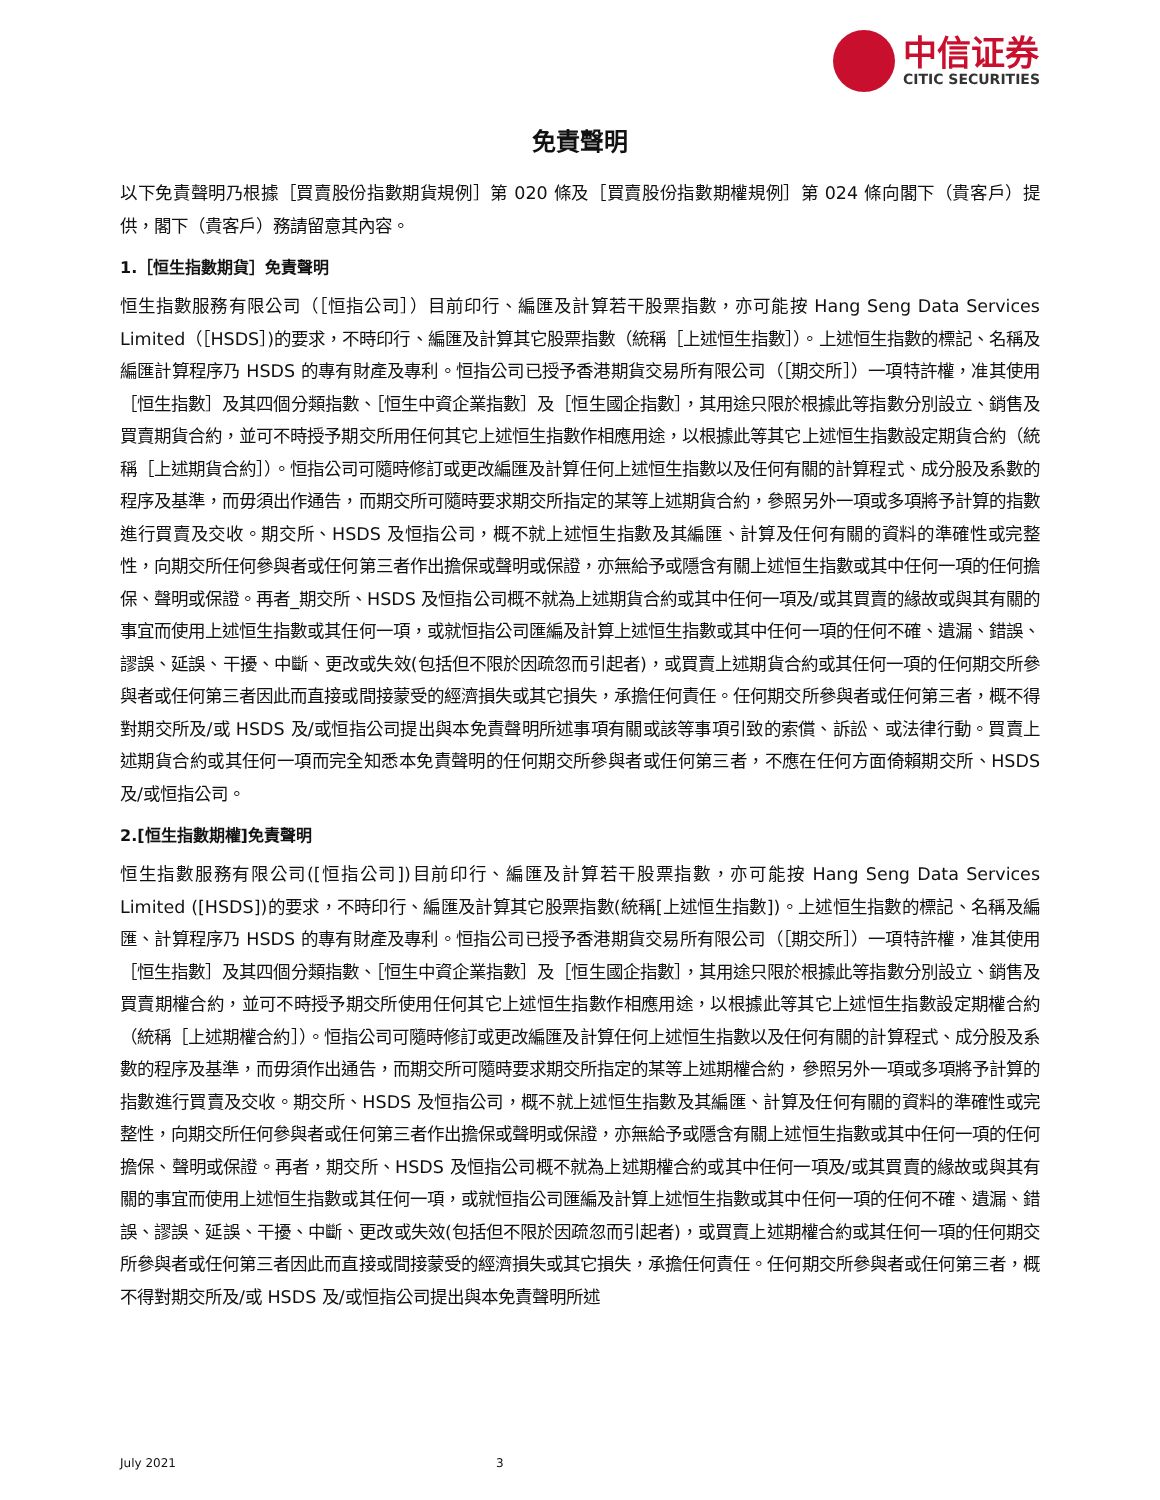中信证券
CITIC SECURITIES
免責聲明
以下免責聲明乃根據［買賣股份指數期貨規例］第 020 條及［買賣股份指數期權規例］第 024 條向閣下（貴客戶）提供，閣下（貴客戶）務請留意其內容。
1.［恒生指數期貨］免責聲明
恒生指數服務有限公司（［恒指公司］）目前印行、編匯及計算若干股票指數，亦可能按 Hang Seng Data Services Limited（［HSDS］)的要求，不時印行、編匯及計算其它股票指數（統稱［上述恒生指數］）。上述恒生指數的標記、名稱及編匯計算程序乃 HSDS 的專有財產及專利。恒指公司已授予香港期貨交易所有限公司（［期交所］）一項特許權，准其使用［恒生指數］及其四個分類指數、［恒生中資企業指數］及［恒生國企指數］，其用途只限於根據此等指數分別設立、銷售及買賣期貨合約，並可不時授予期交所用任何其它上述恒生指數作相應用途，以根據此等其它上述恒生指數設定期貨合約（統稱［上述期貨合約］）。恒指公司可隨時修訂或更改編匯及計算任何上述恒生指數以及任何有關的計算程式、成分股及系數的程序及基準，而毋須出作通告，而期交所可隨時要求期交所指定的某等上述期貨合約，參照另外一項或多項將予計算的指數進行買賣及交收。期交所、HSDS 及恒指公司，概不就上述恒生指數及其編匯、計算及任何有關的資料的準確性或完整性，向期交所任何參與者或任何第三者作出擔保或聲明或保證，亦無給予或隱含有關上述恒生指數或其中任何一項的任何擔保、聲明或保證。再者_期交所、HSDS 及恒指公司概不就為上述期貨合約或其中任何一項及/或其買賣的緣故或與其有關的事宜而使用上述恒生指數或其任何一項，或就恒指公司匯編及計算上述恒生指數或其中任何一項的任何不確、遺漏、錯誤、謬誤、延誤、干擾、中斷、更改或失效(包括但不限於因疏忽而引起者)，或買賣上述期貨合約或其任何一項的任何期交所參與者或任何第三者因此而直接或間接蒙受的經濟損失或其它損失，承擔任何責任。任何期交所參與者或任何第三者，概不得對期交所及/或 HSDS 及/或恒指公司提出與本免責聲明所述事項有關或該等事項引致的索償、訴訟、或法律行動。買賣上述期貨合約或其任何一項而完全知悉本免責聲明的任何期交所參與者或任何第三者，不應在任何方面倚賴期交所、HSDS 及/或恒指公司。
2.[恒生指數期權]免責聲明
恒生指數服務有限公司([恒指公司])目前印行、編匯及計算若干股票指數，亦可能按 Hang Seng Data Services Limited ([HSDS])的要求，不時印行、編匯及計算其它股票指數(統稱[上述恒生指數])。上述恒生指數的標記、名稱及編匯、計算程序乃 HSDS 的專有財產及專利。恒指公司已授予香港期貨交易所有限公司（［期交所］）一項特許權，准其使用［恒生指數］及其四個分類指數、［恒生中資企業指數］及［恒生國企指數］，其用途只限於根據此等指數分別設立、銷售及買賣期權合約，並可不時授予期交所使用任何其它上述恒生指數作相應用途，以根據此等其它上述恒生指數設定期權合約（統稱［上述期權合約］）。恒指公司可隨時修訂或更改編匯及計算任何上述恒生指數以及任何有關的計算程式、成分股及系數的程序及基準，而毋須作出通告，而期交所可隨時要求期交所指定的某等上述期權合約，參照另外一項或多項將予計算的指數進行買賣及交收。期交所、HSDS 及恒指公司，概不就上述恒生指數及其編匯、計算及任何有關的資料的準確性或完整性，向期交所任何參與者或任何第三者作出擔保或聲明或保證，亦無給予或隱含有關上述恒生指數或其中任何一項的任何擔保、聲明或保證。再者，期交所、HSDS 及恒指公司概不就為上述期權合約或其中任何一項及/或其買賣的緣故或與其有關的事宜而使用上述恒生指數或其任何一項，或就恒指公司匯編及計算上述恒生指數或其中任何一項的任何不確、遺漏、錯誤、謬誤、延誤、干擾、中斷、更改或失效(包括但不限於因疏忽而引起者)，或買賣上述期權合約或其任何一項的任何期交所參與者或任何第三者因此而直接或間接蒙受的經濟損失或其它損失，承擔任何責任。任何期交所參與者或任何第三者，概不得對期交所及/或 HSDS 及/或恒指公司提出與本免責聲明所述
July 2021 3